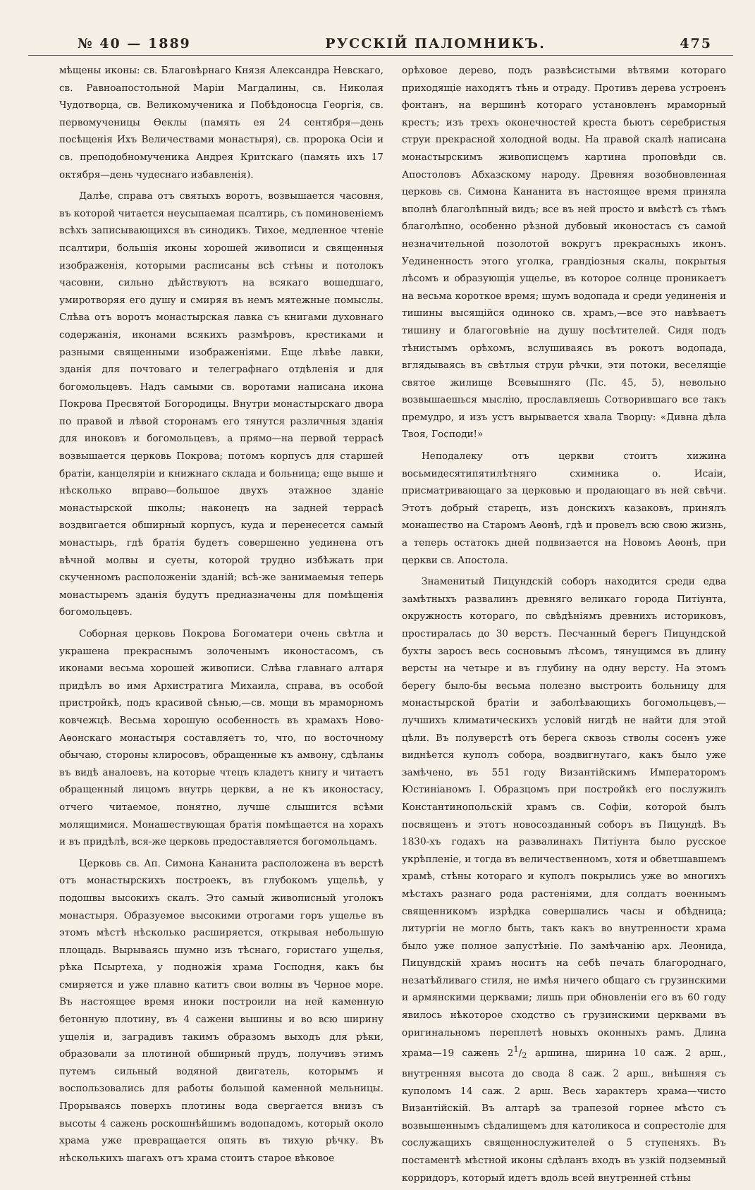№ 40 — 1889 РУССКІЙ ПАЛОМНИКЪ. 475
мѣщены иконы: св. Благовѣрнаго Князя Александра Невскаго, св. Равноапостольной Маріи Магдалины, св. Николая Чудотворца, св. Великомученика и Побѣдоносца Георгія, св. первомученицы Ѳеклы (память ея 24 сентября—день посѣщенія Ихъ Величествами монастыря), св. пророка Осіи и св. преподобномученика Андрея Критскаго (память ихъ 17 октября—день чудеснаго избавленія).
Далѣе, справа отъ святыхъ воротъ, возвышается часовня, въ которой читается неусыпаемая псалтирь, съ поминовеніемъ всѣхъ записывающихся въ синодикъ. Тихое, медленное чтеніе псалтири, большія иконы хорошей живописи и священныя изображенія, которыми расписаны всѣ стѣны и потолокъ часовни, сильно дѣйствуютъ на всякаго вошедшаго, умиротворяя его душу и смиряя въ немъ мятежные помыслы. Слѣва отъ воротъ монастырская лавка съ книгами духовнаго содержанія, иконами всякихъ размѣровъ, крестиками и разными священными изображеніями. Еще лѣвѣе лавки, зданія для почтоваго и телеграфнаго отдѣленія и для богомольцевъ. Надъ самыми св. воротами написана икона Покрова Пресвятой Богородицы. Внутри монастырскаго двора по правой и лѣвой сторонамъ его тянутся различныя зданія для иноковъ и богомольцевъ, а прямо—на первой террасѣ возвышается церковь Покрова; потомъ корпусъ для старшей братіи, канцеляріи и книжнаго склада и больница; еще выше и нѣсколько вправо—большое двухъ этажное зданіе монастырской школы; наконецъ на задней террасѣ воздвигается обширный корпусъ, куда и перенесется самый монастырь, гдѣ братія будетъ совершенно уединена отъ вѣчной молвы и суеты, которой трудно избѣжать при скученномъ расположеніи зданій; всѣ-же занимаемыя теперь монастыремъ зданія будутъ предназначены для помѣщенія богомольцевъ.
Соборная церковь Покрова Богоматери очень свѣтла и украшена прекраснымъ золоченымъ иконостасомъ, съ иконами весьма хорошей живописи. Слѣва главнаго алтаря придѣлъ во имя Архистратига Михаила, справа, въ особой пристройкѣ, подъ красивой сѣнью,—св. мощи въ мраморномъ ковчежцѣ. Весьма хорошую особенность въ храмахъ Ново-Аѳонскаго монастыря составляетъ то, что, по восточному обычаю, стороны клиросовъ, обращенные къ амвону, сдѣланы въ видѣ аналоевъ, на которые чтецъ кладетъ книгу и читаетъ обращенный лицомъ внутрь церкви, а не къ иконостасу, отчего читаемое, понятно, лучше слышится всѣми молящимися. Монашествующая братія помѣщается на хорахъ и въ придѣлѣ, вся-же церковь предоставляется богомольцамъ.
Церковь св. Ап. Симона Кананита расположена въ верстѣ отъ монастырскихъ построекъ, въ глубокомъ ущельѣ, у подошвы высокихъ скалъ. Это самый живописный уголокъ монастыря. Образуемое высокими отрогами горъ ущелье въ этомъ мѣстѣ нѣсколько расширяется, открывая небольшую площадь. Вырываясь шумно изъ тѣснаго, гористаго ущелья, рѣка Псыртеха, у подножія храма Господня, какъ бы смиряется и уже плавно катитъ свои волны въ Черное море. Въ настоящее время иноки построили на ней каменную бетонную плотину, въ 4 сажени вышины и во всю ширину ущелія и, заградивъ такимъ образомъ выходъ для рѣки, образовали за плотиной обширный прудъ, получивъ этимъ путемъ сильный водяной двигатель, которымъ и воспользовались для работы большой каменной мельницы. Прорываясь поверхъ плотины вода свергается внизъ съ высоты 4 сажень роскошнѣйшимъ водопадомъ, который около храма уже превращается опять въ тихую рѣчку. Въ нѣсколькихъ шагахъ отъ храма стоитъ старое вѣковое
орѣховое дерево, подъ развѣсистыми вѣтвями котораго приходящіе находятъ тѣнь и отраду. Противъ дерева устроенъ фонтанъ, на вершинѣ котораго установленъ мраморный крестъ; изъ трехъ оконечностей креста бьютъ серебристыя струи прекрасной холодной воды. На правой скалѣ написана монастырскимъ живописцемъ картина проповѣди св. Апостоловъ Абхазскому народу. Древняя возобновленная церковь св. Симона Кананита въ настоящее время приняла вполнѣ благолѣпный видъ; все въ ней просто и вмѣстѣ съ тѣмъ благолѣпно, особенно рѣзной дубовый иконостасъ съ самой незначительной позолотой вокругъ прекрасныхъ иконъ. Уединенность этого уголка, грандіозныя скалы, покрытыя лѣсомъ и образующія ущелье, въ которое солнце проникаетъ на весьма короткое время; шумъ водопада и среди уединенія и тишины высящійся одиноко св. храмъ,—все это навѣваетъ тишину и благоговѣніе на душу посѣтителей. Сидя подъ тѣнистымъ орѣхомъ, вслушиваясь въ рокотъ водопада, вглядываясь въ свѣтлыя струи рѣчки, эти потоки, веселящіе святое жилище Всевышняго (Пс. 45, 5), невольно возвышаешься мыслію, прославляешь Сотворившаго все такъ премудро, и изъ устъ вырывается хвала Творцу: «Дивна дѣла Твоя, Господи!»
Неподалеку отъ церкви стоитъ хижина восьмидесятипятилѣтняго схимника о. Исаіи, присматривающаго за церковью и продающаго въ ней свѣчи. Этотъ добрый старецъ, изъ донскихъ казаковъ, принялъ монашество на Старомъ Аѳонѣ, гдѣ и провелъ всю свою жизнь, а теперь остатокъ дней подвизается на Новомъ Аѳонѣ, при церкви св. Апостола.
Знаменитый Пицундскій соборъ находится среди едва замѣтныхъ развалинъ древняго великаго города Питіунта, окружность котораго, по свѣдѣніямъ древнихъ историковъ, простиралась до 30 верстъ. Песчанный берегъ Пицундской бухты заросъ весь сосновымъ лѣсомъ, тянущимся въ длину версты на четыре и въ глубину на одну версту. На этомъ берегу было-бы весьма полезно выстроить больницу для монастырской братіи и заболѣвающихъ богомольцевъ,—лучшихъ климатическихъ условій нигдѣ не найти для этой цѣли. Въ полуверстѣ отъ берега сквозь стволы сосенъ уже виднѣется куполъ собора, воздвигнутаго, какъ было уже замѣчено, въ 551 году Византійскимъ Императоромъ Юстиніаномъ I. Образцомъ при постройкѣ его послужилъ Константинопольскій храмъ св. Софіи, которой былъ посвященъ и этотъ новосозданный соборъ въ Пицундѣ. Въ 1830-хъ годахъ на развалинахъ Питіунта было русское укрѣпленіе, и тогда въ величественномъ, хотя и обветшавшемъ храмѣ, стѣны котораго и куполъ покрылись уже во многихъ мѣстахъ разнаго рода растеніями, для солдатъ военнымъ священникомъ изрѣдка совершались часы и обѣдница; литургіи не могло быть, такъ какъ во внутренности храма было уже полное запустѣніе. По замѣчанію арх. Леонида, Пицундскій храмъ носитъ на себѣ печать благороднаго, незатѣйливаго стиля, не имѣя ничего общаго съ грузинскими и армянскими церквами; лишь при обновленіи его въ 60 году явилось нѣкоторое сходство съ грузинскими церквами въ оригинальномъ переплетѣ новыхъ оконныхъ рамъ. Длина храма—19 сажень 21/2 аршина, ширина 10 саж. 2 арш., внутренняя высота до свода 8 саж. 2 арш., внѣшняя съ куполомъ 14 саж. 2 арш. Весь характеръ храма—чисто Византійскій. Въ алтарѣ за трапезой горнее мѣсто съ возвышеннымъ сѣдалищемъ для католикоса и сопрестоліе для сослужащихъ священнослужителей о 5 ступеняхъ. Въ постаментѣ мѣстной иконы сдѣланъ входъ въ узкій подземный корридоръ, который идетъ вдоль всей внутренней стѣны